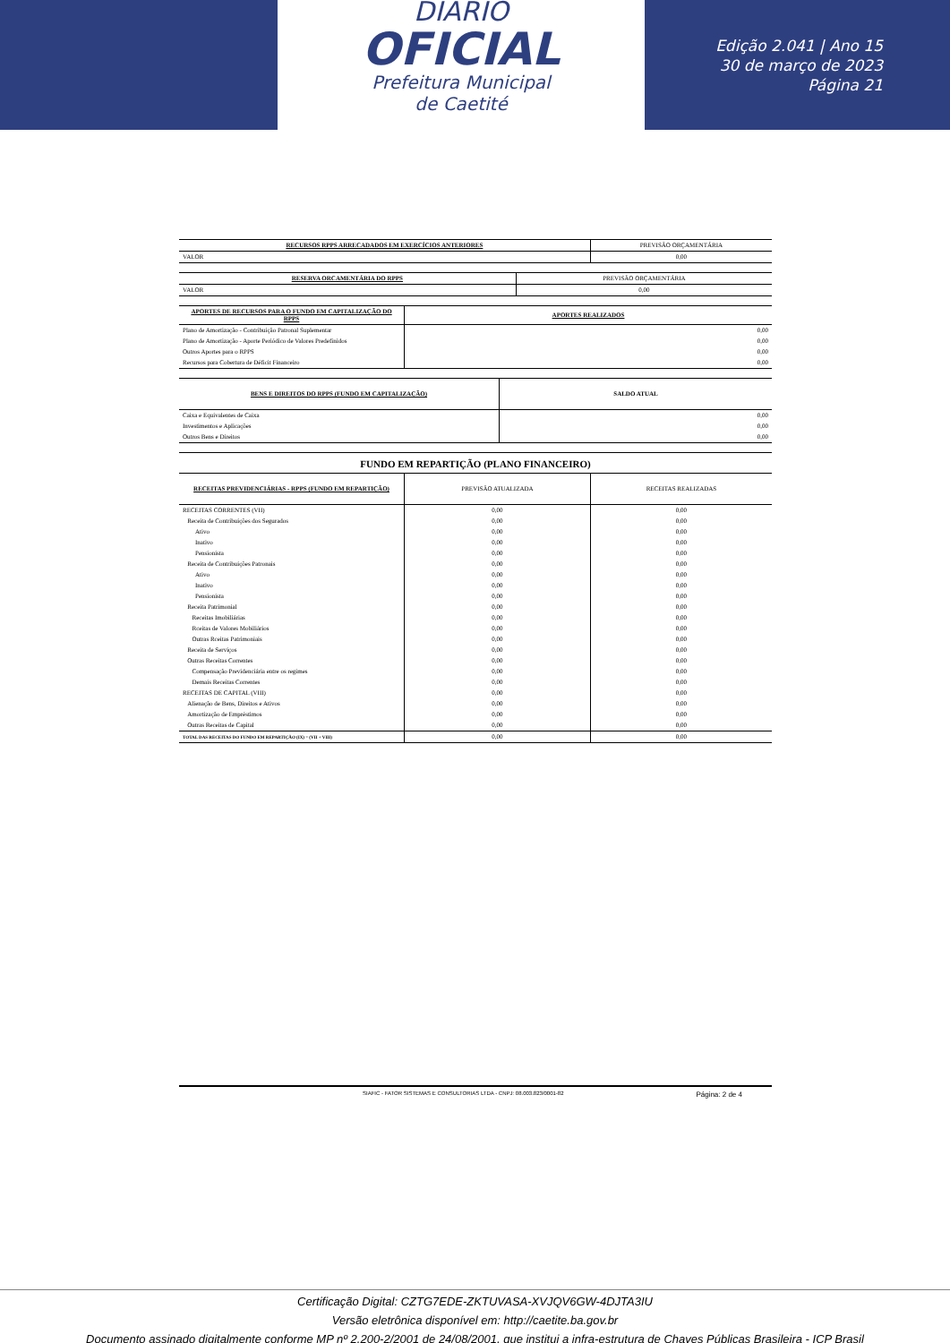DIÁRIO
OFICIAL
Prefeitura Municipal
de Caetité
Edição 2.041 | Ano 15
30 de março de 2023
Página 21
| RECURSOS RPPS ARRECADADOS EM EXERCÍCIOS ANTERIORES | PREVISÃO ORÇAMENTÁRIA |
| --- | --- |
| VALOR | 0,00 |
| RESERVA ORCAMENTÁRIA DO RPPS | PREVISÃO ORÇAMENTÁRIA |
| --- | --- |
| VALOR | 0,00 |
| APORTES DE RECURSOS PARA O FUNDO EM CAPITALIZAÇÃO DO RPPS | APORTES REALIZADOS |
| --- | --- |
| Plano de Amortização - Contribuição Patronal Suplementar | 0,00 |
| Plano de Amortização - Aporte Periódico de Valores Predefinidos | 0,00 |
| Outros Aportes para o RPPS | 0,00 |
| Recursos para Cobertura de Déficit Financeiro | 0,00 |
| BENS E DIREITOS DO RPPS (FUNDO EM CAPITALIZAÇÃO) | SALDO ATUAL |
| --- | --- |
| Caixa e Equivalentes de Caixa | 0,00 |
| Investimentos e Aplicações | 0,00 |
| Outros Bens e Direitos | 0,00 |
FUNDO EM REPARTIÇÃO (PLANO FINANCEIRO)
| RECEITAS PREVIDENCIÁRIAS - RPPS (FUNDO EM REPARTIÇÃO) | PREVISÃO ATUALIZADA | RECEITAS REALIZADAS |
| --- | --- | --- |
| RECEITAS CORRENTES (VII) | 0,00 | 0,00 |
| Receita de Contribuições dos Segurados | 0,00 | 0,00 |
| Ativo | 0,00 | 0,00 |
| Inativo | 0,00 | 0,00 |
| Pensionista | 0,00 | 0,00 |
| Receita de Contribuições Patronais | 0,00 | 0,00 |
| Ativo | 0,00 | 0,00 |
| Inativo | 0,00 | 0,00 |
| Pensionista | 0,00 | 0,00 |
| Receita Patrimonial | 0,00 | 0,00 |
| Receitas Imobiliárias | 0,00 | 0,00 |
| Rceitas de Valores Mobiliários | 0,00 | 0,00 |
| Outras Rceitas Patrimoniais | 0,00 | 0,00 |
| Receita de Serviços | 0,00 | 0,00 |
| Outras Receitas Correntes | 0,00 | 0,00 |
| Compensação Previdenciária entre os regimes | 0,00 | 0,00 |
| Demais Receitas Correntes | 0,00 | 0,00 |
| RECEITAS DE CAPITAL (VIII) | 0,00 | 0,00 |
| Alienação de Bens, Direitos e Ativos | 0,00 | 0,00 |
| Amortização de Empréstimos | 0,00 | 0,00 |
| Outras Receitas de Capital | 0,00 | 0,00 |
| TOTAL DAS RECEITAS DO FUNDO EM REPARTIÇÃO (IX) = (VII + VIII) | 0,00 | 0,00 |
SIAFIC - FATOR SISTEMAS E CONSULTORIAS LTDA - CNPJ: 08.003.823/0001-82 Página: 2 de 4
Certificação Digital: CZTG7EDE-ZKTUVASA-XVJQV6GW-4DJTA3IU
Versão eletrônica disponível em: http://caetite.ba.gov.br
Documento assinado digitalmente conforme MP nº 2.200-2/2001 de 24/08/2001, que institui a infra-estrutura de Chaves Públicas Brasileira - ICP Brasil